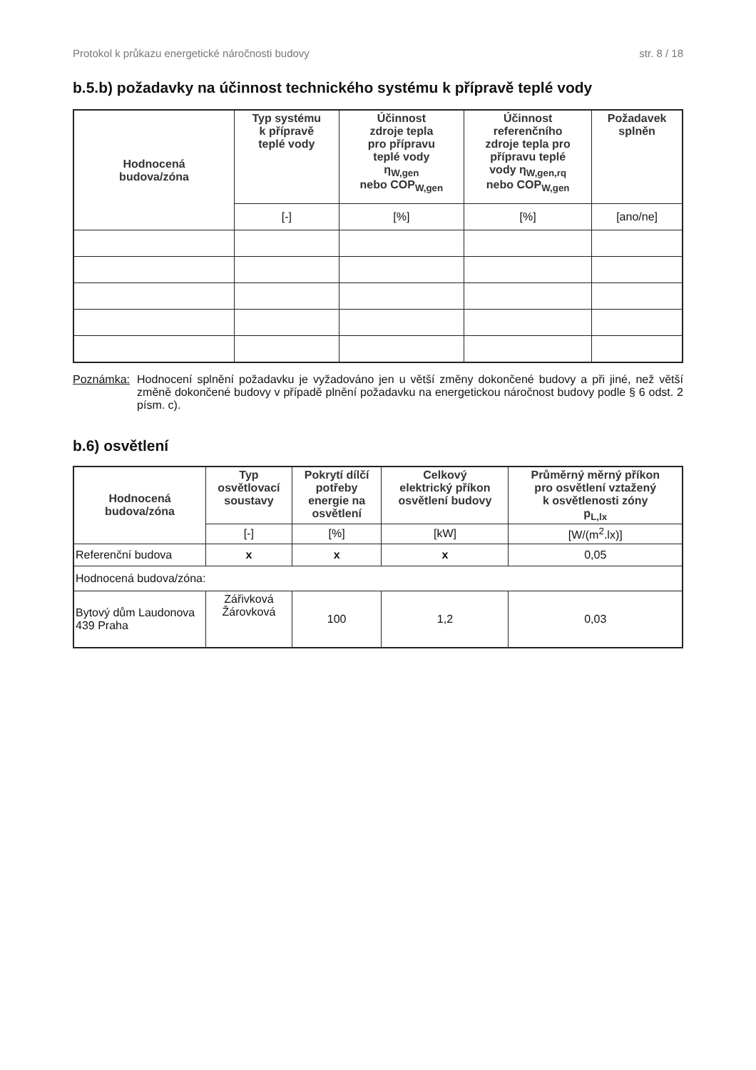Protokol k průkazu energetické náročnosti budovy str. 8 / 18
b.5.b) požadavky na účinnost technického systému k přípravě teplé vody
| Hodnocená budova/zóna | Typ systému k přípravě teplé vody | Účinnost zdroje tepla pro přípravu teplé vody η<sub>W,gen</sub> nebo COP<sub>W,gen</sub> | Účinnost referenčního zdroje tepla pro přípravu teplé vody η<sub>W,gen,rq</sub> nebo COP<sub>W,gen</sub> | Požadavek splněn |
| --- | --- | --- | --- | --- |
| | [-] | [%] | [%] | [ano/ne] |
Poznámka: Hodnocení splnění požadavku je vyžadováno jen u větší změny dokončené budovy a při jiné, než větší změně dokončené budovy v případě plnění požadavku na energetickou náročnost budovy podle § 6 odst. 2 písm. c).
b.6) osvětlení
| Hodnocená budova/zóna | Typ osvětlovací soustavy | Pokrytí dílčí potřeby energie na osvětlení | Celkový elektrický příkon osvětlení budovy | Průměrný měrný příkon pro osvětlení vztažený k osvětlenosti zóny p<sub>L,lx</sub> |
| --- | --- | --- | --- | --- |
| | [-] | [%] | [kW] | [W/(m<sup>2</sup>.lx)] |
| Referenční budova | x | x | x | 0,05 |
| Hodnocená budova/zóna: | | | | |
| Bytový dům Laudonova 439 Praha | Zářivková Žárovková | 100 | 1,2 | 0,03 |